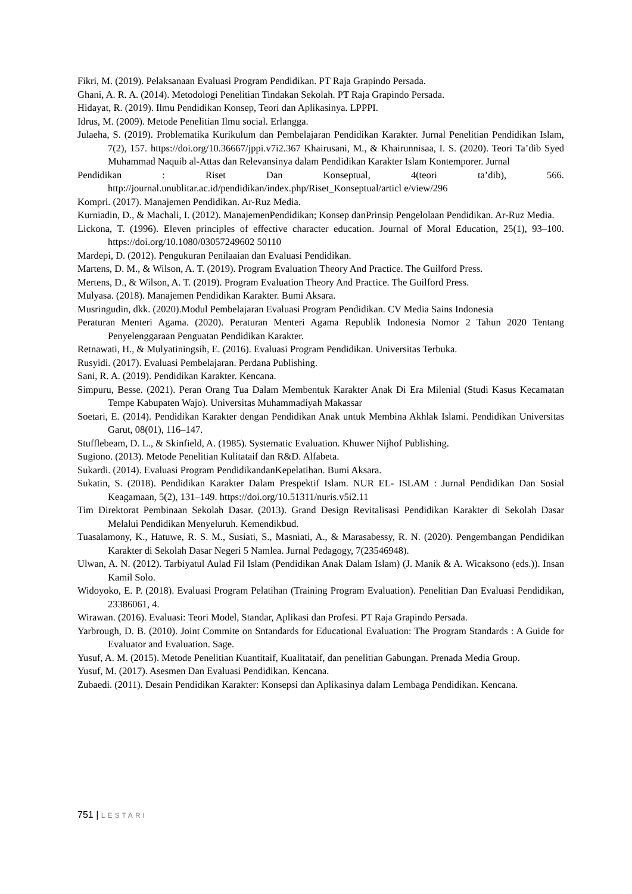Fikri, M. (2019). Pelaksanaan Evaluasi Program Pendidikan. PT Raja Grapindo Persada.
Ghani, A. R. A. (2014). Metodologi Penelitian Tindakan Sekolah. PT Raja Grapindo Persada.
Hidayat, R. (2019). Ilmu Pendidikan Konsep, Teori dan Aplikasinya. LPPPI.
Idrus, M. (2009). Metode Penelitian Ilmu social. Erlangga.
Julaeha, S. (2019). Problematika Kurikulum dan Pembelajaran Pendidikan Karakter. Jurnal Penelitian Pendidikan Islam, 7(2), 157. https://doi.org/10.36667/jppi.v7i2.367 Khairusani, M., & Khairunnisaa, I. S. (2020). Teori Ta’dib Syed Muhammad Naquib al-Attas dan Relevansinya dalam Pendidikan Karakter Islam Kontemporer. Jurnal
Pendidikan : Riset Dan Konseptual, 4(teori ta’dib), 566. http://journal.unublitar.ac.id/pendidikan/index.php/Riset_Konseptual/articl e/view/296
Kompri. (2017). Manajemen Pendidikan. Ar-Ruz Media.
Kurniadin, D., & Machali, I. (2012). ManajemenPendidikan; Konsep danPrinsip Pengelolaan Pendidikan. Ar-Ruz Media.
Lickona, T. (1996). Eleven principles of effective character education. Journal of Moral Education, 25(1), 93–100. https://doi.org/10.1080/03057249602 50110
Mardepi, D. (2012). Pengukuran Penilaaian dan Evaluasi Pendidikan.
Martens, D. M., & Wilson, A. T. (2019). Program Evaluation Theory And Practice. The Guilford Press.
Mertens, D., & Wilson, A. T. (2019). Program Evaluation Theory And Practice. The Guilford Press.
Mulyasa. (2018). Manajemen Pendidikan Karakter. Bumi Aksara.
Musringudin, dkk. (2020).Modul Pembelajaran Evaluasi Program Pendidikan. CV Media Sains Indonesia
Peraturan Menteri Agama. (2020). Peraturan Menteri Agama Republik Indonesia Nomor 2 Tahun 2020 Tentang Penyelenggaraan Penguatan Pendidikan Karakter.
Retnawati, H., & Mulyatiningsih, E. (2016). Evaluasi Program Pendidikan. Universitas Terbuka.
Rusyidi. (2017). Evaluasi Pembelajaran. Perdana Publishing.
Sani, R. A. (2019). Pendidikan Karakter. Kencana.
Simpuru, Besse. (2021). Peran Orang Tua Dalam Membentuk Karakter Anak Di Era Milenial (Studi Kasus Kecamatan Tempe Kabupaten Wajo). Universitas Muhammadiyah Makassar
Soetari, E. (2014). Pendidikan Karakter dengan Pendidikan Anak untuk Membina Akhlak Islami. Pendidikan Universitas Garut, 08(01), 116–147.
Stufflebeam, D. L., & Skinfield, A. (1985). Systematic Evaluation. Khuwer Nijhof Publishing.
Sugiono. (2013). Metode Penelitian Kulitataif dan R&D. Alfabeta.
Sukardi. (2014). Evaluasi Program PendidikandanKepelatihan. Bumi Aksara.
Sukatin, S. (2018). Pendidikan Karakter Dalam Prespektif Islam. NUR EL- ISLAM : Jurnal Pendidikan Dan Sosial Keagamaan, 5(2), 131–149. https://doi.org/10.51311/nuris.v5i2.11
Tim Direktorat Pembinaan Sekolah Dasar. (2013). Grand Design Revitalisasi Pendidikan Karakter di Sekolah Dasar Melalui Pendidikan Menyeluruh. Kemendikbud.
Tuasalamony, K., Hatuwe, R. S. M., Susiati, S., Masniati, A., & Marasabessy, R. N. (2020). Pengembangan Pendidikan Karakter di Sekolah Dasar Negeri 5 Namlea. Jurnal Pedagogy, 7(23546948).
Ulwan, A. N. (2012). Tarbiyatul Aulad Fil Islam (Pendidikan Anak Dalam Islam) (J. Manik & A. Wicaksono (eds.)). Insan Kamil Solo.
Widoyoko, E. P. (2018). Evaluasi Program Pelatihan (Training Program Evaluation). Penelitian Dan Evaluasi Pendidikan, 23386061, 4.
Wirawan. (2016). Evaluasi: Teori Model, Standar, Aplikasi dan Profesi. PT Raja Grapindo Persada.
Yarbrough, D. B. (2010). Joint Commite on Sntandards for Educational Evaluation: The Program Standards : A Guide for Evaluator and Evaluation. Sage.
Yusuf, A. M. (2015). Metode Penelitian Kuantitaif, Kualitataif, dan penelitian Gabungan. Prenada Media Group.
Yusuf, M. (2017). Asesmen Dan Evaluasi Pendidikan. Kencana.
Zubaedi. (2011). Desain Pendidikan Karakter: Konsepsi dan Aplikasinya dalam Lembaga Pendidikan. Kencana.
751 | LESTARI